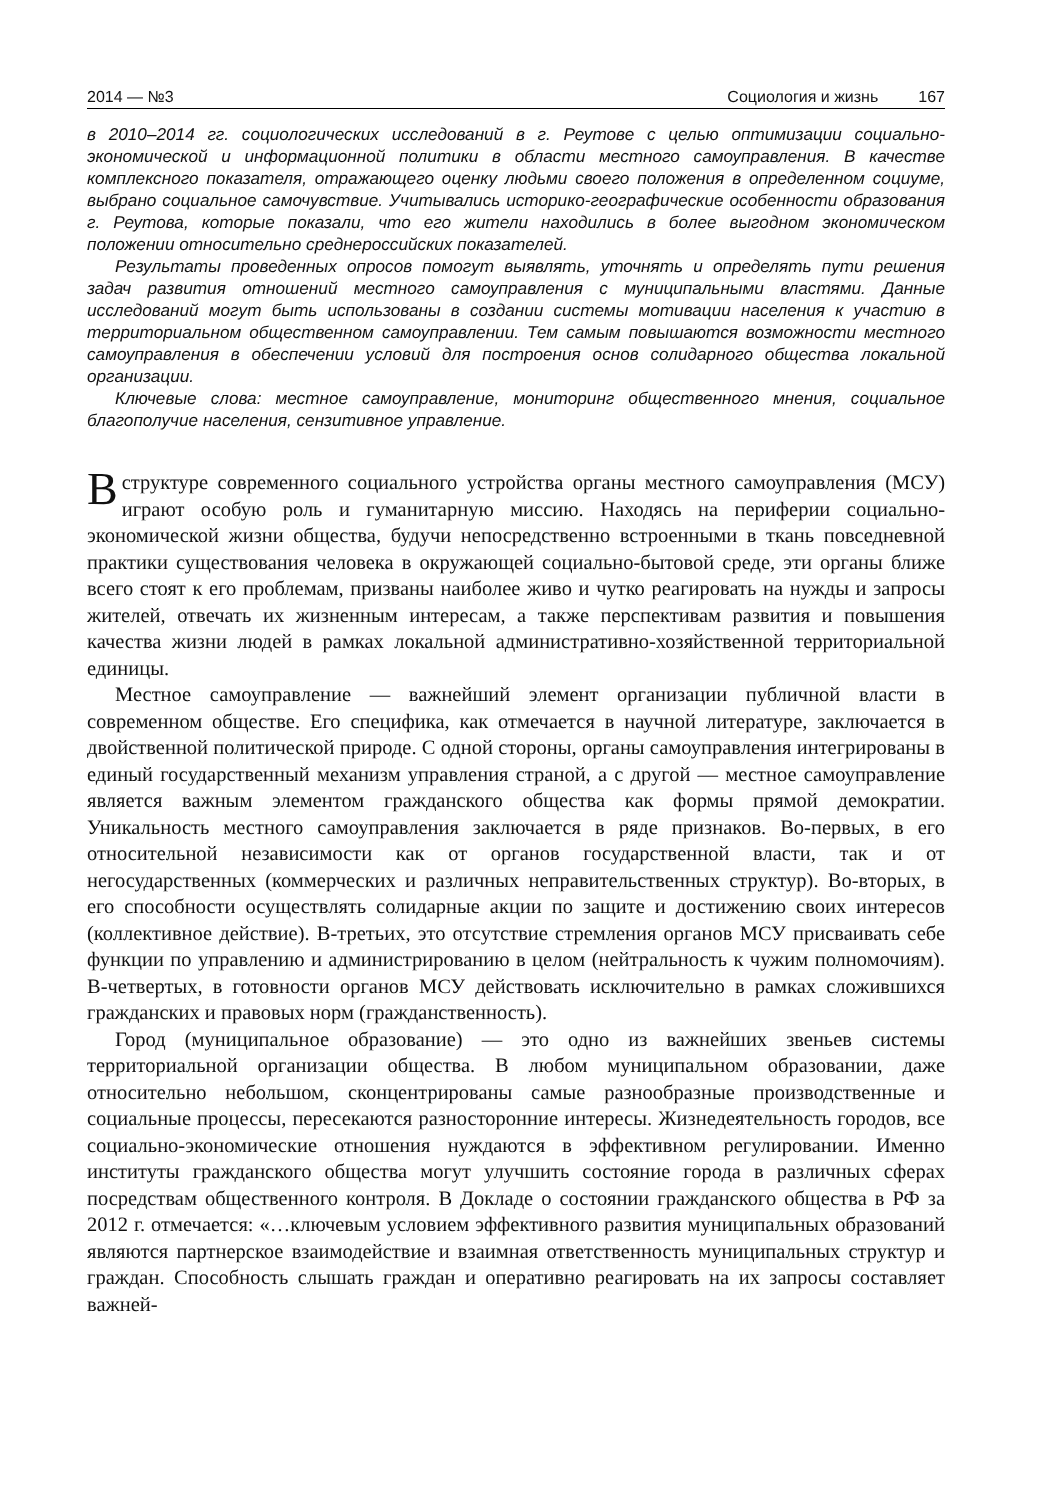2014 — №3 Социология и жизнь 167
в 2010–2014 гг. социологических исследований в г. Реутове с целью оптимизации социально-экономической и информационной политики в области местного самоуправления. В качестве комплексного показателя, отражающего оценку людьми своего положения в определенном социуме, выбрано социальное самочувствие. Учитывались историко-географические особенности образования г. Реутова, которые показали, что его жители находились в более выгодном экономическом положении относительно среднероссийских показателей.
Результаты проведенных опросов помогут выявлять, уточнять и определять пути решения задач развития отношений местного самоуправления с муниципальными властями. Данные исследований могут быть использованы в создании системы мотивации населения к участию в территориальном общественном самоуправлении. Тем самым повышаются возможности местного самоуправления в обеспечении условий для построения основ солидарного общества локальной организации.
Ключевые слова: местное самоуправление, мониторинг общественного мнения, социальное благополучие населения, сензитивное управление.
В структуре современного социального устройства органы местного самоуправления (МСУ) играют особую роль и гуманитарную миссию. Находясь на периферии социально-экономической жизни общества, будучи непосредственно встроенными в ткань повседневной практики существования человека в окружающей социально-бытовой среде, эти органы ближе всего стоят к его проблемам, призваны наиболее живо и чутко реагировать на нужды и запросы жителей, отвечать их жизненным интересам, а также перспективам развития и повышения качества жизни людей в рамках локальной административно-хозяйственной территориальной единицы.
Местное самоуправление — важнейший элемент организации публичной власти в современном обществе. Его специфика, как отмечается в научной литературе, заключается в двойственной политической природе. С одной стороны, органы самоуправления интегрированы в единый государственный механизм управления страной, а с другой — местное самоуправление является важным элементом гражданского общества как формы прямой демократии. Уникальность местного самоуправления заключается в ряде признаков. Во-первых, в его относительной независимости как от органов государственной власти, так и от негосударственных (коммерческих и различных неправительственных структур). Во-вторых, в его способности осуществлять солидарные акции по защите и достижению своих интересов (коллективное действие). В-третьих, это отсутствие стремления органов МСУ присваивать себе функции по управлению и администрированию в целом (нейтральность к чужим полномочиям). В-четвертых, в готовности органов МСУ действовать исключительно в рамках сложившихся гражданских и правовых норм (гражданственность).
Город (муниципальное образование) — это одно из важнейших звеньев системы территориальной организации общества. В любом муниципальном образовании, даже относительно небольшом, сконцентрированы самые разнообразные производственные и социальные процессы, пересекаются разносторонние интересы. Жизнедеятельность городов, все социально-экономические отношения нуждаются в эффективном регулировании. Именно институты гражданского общества могут улучшить состояние города в различных сферах посредствам общественного контроля. В Докладе о состоянии гражданского общества в РФ за 2012 г. отмечается: «…ключевым условием эффективного развития муниципальных образований являются партнерское взаимодействие и взаимная ответственность муниципальных структур и граждан. Способность слышать граждан и оперативно реагировать на их запросы составляет важней-